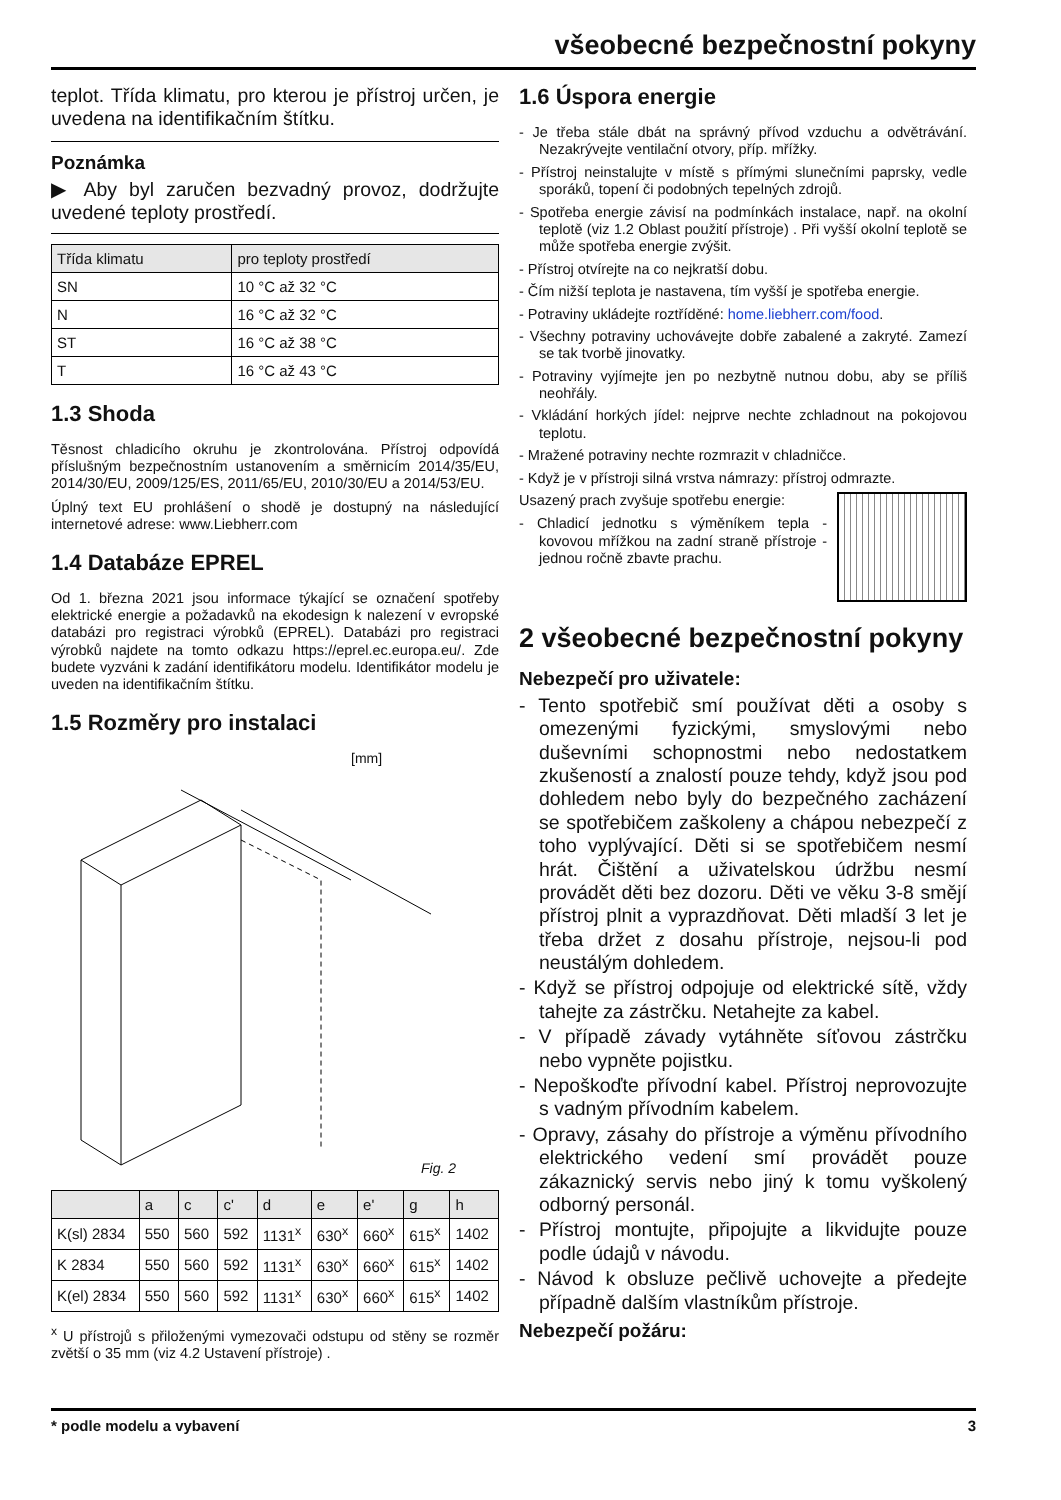všeobecné bezpečnostní pokyny
teplot. Třída klimatu, pro kterou je přístroj určen, je uvedena na identifikačním štítku.
Poznámka
▶ Aby byl zaručen bezvadný provoz, dodržujte uvedené teploty prostředí.
| Třída klimatu | pro teploty prostředí |
| --- | --- |
| SN | 10 °C až 32 °C |
| N | 16 °C až 32 °C |
| ST | 16 °C až 38 °C |
| T | 16 °C až 43 °C |
1.3 Shoda
Těsnost chladicího okruhu je zkontrolována. Přístroj odpovídá příslušným bezpečnostním ustanovením a směrnicím 2014/35/EU, 2014/30/EU, 2009/125/ES, 2011/65/EU, 2010/30/EU a 2014/53/EU.
Úplný text EU prohlášení o shodě je dostupný na následující internetové adrese: www.Liebherr.com
1.4 Databáze EPREL
Od 1. března 2021 jsou informace týkající se označení spotřeby elektrické energie a požadavků na ekodesign k nalezení v evropské databázi pro registraci výrobků (EPREL). Databázi pro registraci výrobků najdete na tomto odkazu https://eprel.ec.europa.eu/. Zde budete vyzváni k zadání identifikátoru modelu. Identifikátor modelu je uveden na identifikačním štítku.
1.5 Rozměry pro instalaci
[mm]
Fig. 2
| | a | c | c' | d | e | e' | g | h |
| --- | --- | --- | --- | --- | --- | --- | --- | --- |
| K(sl) 2834 | 550 | 560 | 592 | 1131<sup>x</sup> | 630<sup>x</sup> | 660<sup>x</sup> | 615<sup>x</sup> | 1402 |
| K 2834 | 550 | 560 | 592 | 1131<sup>x</sup> | 630<sup>x</sup> | 660<sup>x</sup> | 615<sup>x</sup> | 1402 |
| K(el) 2834 | 550 | 560 | 592 | 1131<sup>x</sup> | 630<sup>x</sup> | 660<sup>x</sup> | 615<sup>x</sup> | 1402 |
<sup>x</sup> U přístrojů s přiloženými vymezovači odstupu od stěny se rozměr zvětší o 35 mm (viz 4.2 Ustavení přístroje) .
1.6 Úspora energie
- Je třeba stále dbát na správný přívod vzduchu a odvětrávání. Nezakrývejte ventilační otvory, příp. mřížky.
- Přístroj neinstalujte v místě s přímými slunečními paprsky, vedle sporáků, topení či podobných tepelných zdrojů.
- Spotřeba energie závisí na podmínkách instalace, např. na okolní teplotě (viz 1.2 Oblast použití přístroje) . Při vyšší okolní teplotě se může spotřeba energie zvýšit.
- Přístroj otvírejte na co nejkratší dobu.
- Čím nižší teplota je nastavena, tím vyšší je spotřeba energie.
- Potraviny ukládejte roztříděné: home.liebherr.com/food.
- Všechny potraviny uchovávejte dobře zabalené a zakryté. Zamezí se tak tvorbě jinovatky.
- Potraviny vyjímejte jen po nezbytně nutnou dobu, aby se příliš neohřály.
- Vkládání horkých jídel: nejprve nechte zchladnout na pokojovou teplotu.
- Mražené potraviny nechte rozmrazit v chladničce.
- Když je v přístroji silná vrstva námrazy: přístroj odmrazte.
Usazený prach zvyšuje spotřebu energie:
- Chladicí jednotku s výměníkem tepla - kovovou mřížkou na zadní straně přístroje - jednou ročně zbavte prachu.
2 všeobecné bezpečnostní pokyny
Nebezpečí pro uživatele:
- Tento spotřebič smí používat děti a osoby s omezenými fyzickými, smyslovými nebo duševními schopnostmi nebo nedostatkem zkušeností a znalostí pouze tehdy, když jsou pod dohledem nebo byly do bezpečného zacházení se spotřebičem zaškoleny a chápou nebezpečí z toho vyplývající. Děti si se spotřebičem nesmí hrát. Čištění a uživatelskou údržbu nesmí provádět děti bez dozoru. Děti ve věku 3-8 smějí přístroj plnit a vyprazdňovat. Děti mladší 3 let je třeba držet z dosahu přístroje, nejsou-li pod neustálým dohledem.
- Když se přístroj odpojuje od elektrické sítě, vždy tahejte za zástrčku. Netahejte za kabel.
- V případě závady vytáhněte síťovou zástrčku nebo vypněte pojistku.
- Nepoškoďte přívodní kabel. Přístroj neprovozujte s vadným přívodním kabelem.
- Opravy, zásahy do přístroje a výměnu přívodního elektrického vedení smí provádět pouze zákaznický servis nebo jiný k tomu vyškolený odborný personál.
- Přístroj montujte, připojujte a likvidujte pouze podle údajů v návodu.
- Návod k obsluze pečlivě uchovejte a předejte případně dalším vlastníkům přístroje.
Nebezpečí požáru:
* podle modelu a vybavení 3